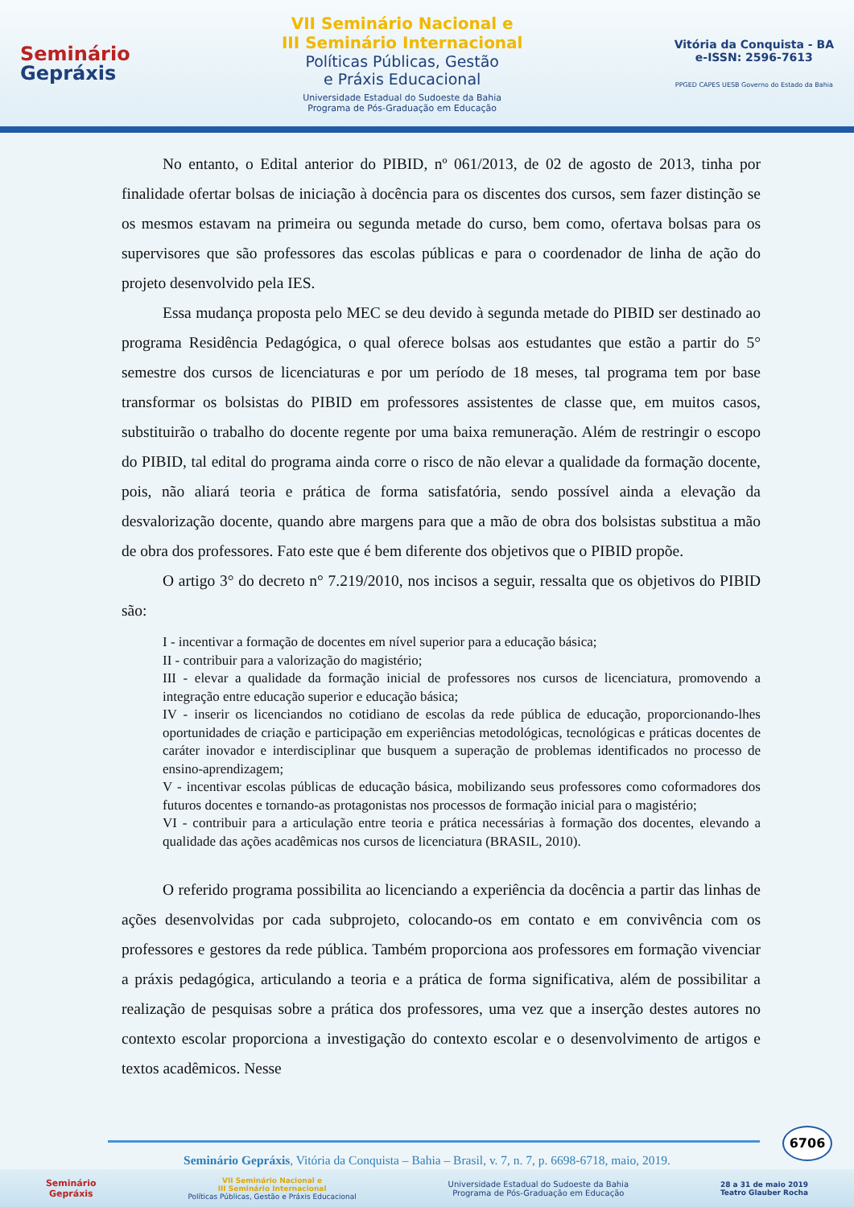Seminário
Gepráxis
VII Seminário Nacional e
III Seminário Internacional
Políticas Públicas, Gestão
e Práxis Educacional
Universidade Estadual do Sudoeste da Bahia
Programa de Pós-Graduação em Educação
Vitória da Conquista - BA
e-ISSN: 2596-7613
PPGED CAPES UESB Governo do Estado da Bahia
No entanto, o Edital anterior do PIBID, nº 061/2013, de 02 de agosto de 2013, tinha por finalidade ofertar bolsas de iniciação à docência para os discentes dos cursos, sem fazer distinção se os mesmos estavam na primeira ou segunda metade do curso, bem como, ofertava bolsas para os supervisores que são professores das escolas públicas e para o coordenador de linha de ação do projeto desenvolvido pela IES.
Essa mudança proposta pelo MEC se deu devido à segunda metade do PIBID ser destinado ao programa Residência Pedagógica, o qual oferece bolsas aos estudantes que estão a partir do 5° semestre dos cursos de licenciaturas e por um período de 18 meses, tal programa tem por base transformar os bolsistas do PIBID em professores assistentes de classe que, em muitos casos, substituirão o trabalho do docente regente por uma baixa remuneração. Além de restringir o escopo do PIBID, tal edital do programa ainda corre o risco de não elevar a qualidade da formação docente, pois, não aliará teoria e prática de forma satisfatória, sendo possível ainda a elevação da desvalorização docente, quando abre margens para que a mão de obra dos bolsistas substitua a mão de obra dos professores. Fato este que é bem diferente dos objetivos que o PIBID propõe.
O artigo 3° do decreto n° 7.219/2010, nos incisos a seguir, ressalta que os objetivos do PIBID são:
I - incentivar a formação de docentes em nível superior para a educação básica;
II - contribuir para a valorização do magistério;
III - elevar a qualidade da formação inicial de professores nos cursos de licenciatura, promovendo a integração entre educação superior e educação básica;
IV - inserir os licenciandos no cotidiano de escolas da rede pública de educação, proporcionando-lhes oportunidades de criação e participação em experiências metodológicas, tecnológicas e práticas docentes de caráter inovador e interdisciplinar que busquem a superação de problemas identificados no processo de ensino-aprendizagem;
V - incentivar escolas públicas de educação básica, mobilizando seus professores como coformadores dos futuros docentes e tornando-as protagonistas nos processos de formação inicial para o magistério;
VI - contribuir para a articulação entre teoria e prática necessárias à formação dos docentes, elevando a qualidade das ações acadêmicas nos cursos de licenciatura (BRASIL, 2010).
O referido programa possibilita ao licenciando a experiência da docência a partir das linhas de ações desenvolvidas por cada subprojeto, colocando-os em contato e em convivência com os professores e gestores da rede pública. Também proporciona aos professores em formação vivenciar a práxis pedagógica, articulando a teoria e a prática de forma significativa, além de possibilitar a realização de pesquisas sobre a prática dos professores, uma vez que a inserção destes autores no contexto escolar proporciona a investigação do contexto escolar e o desenvolvimento de artigos e textos acadêmicos. Nesse
6706
Seminário Gepráxis, Vitória da Conquista – Bahia – Brasil, v. 7, n. 7, p. 6698-6718, maio, 2019.
Seminário
Gepráxis
VII Seminário Nacional e
III Seminário Internacional
Políticas Públicas, Gestão e Práxis Educacional
Universidade Estadual do Sudoeste da Bahia
Programa de Pós-Graduação em Educação
28 a 31 de maio 2019
Teatro Glauber Rocha